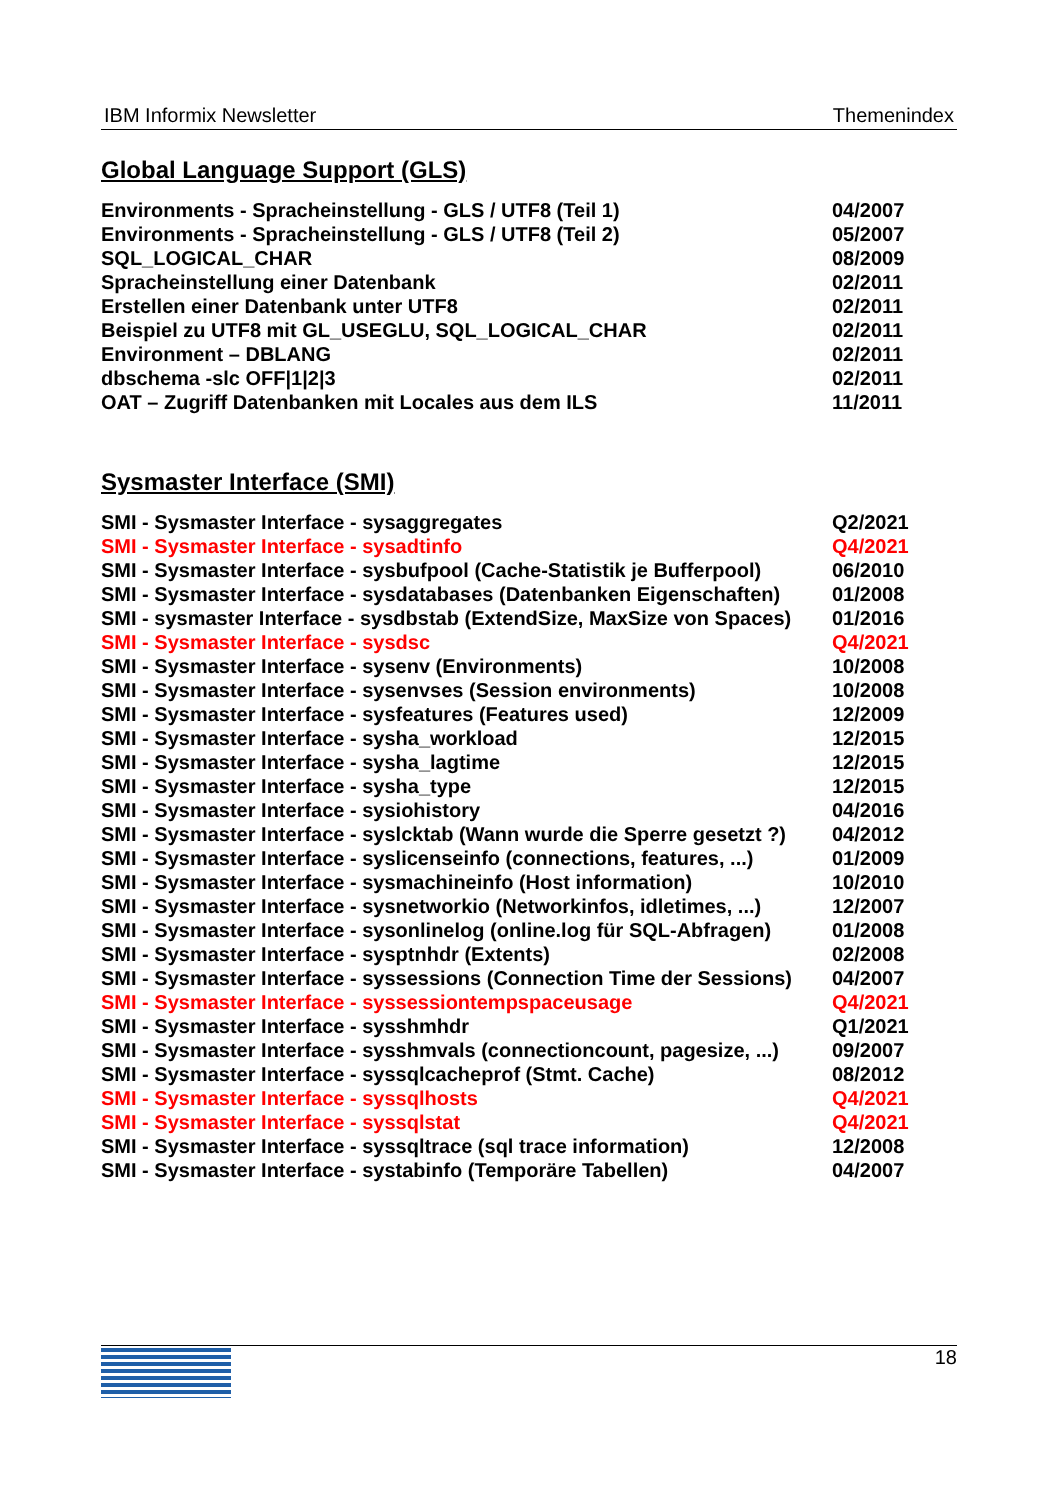IBM Informix Newsletter Themenindex
Global Language Support (GLS)
| Environments - Spracheinstellung - GLS / UTF8 (Teil 1) | 04/2007 |
| Environments - Spracheinstellung - GLS / UTF8 (Teil 2) | 05/2007 |
| SQL_LOGICAL_CHAR | 08/2009 |
| Spracheinstellung einer Datenbank | 02/2011 |
| Erstellen einer Datenbank unter UTF8 | 02/2011 |
| Beispiel zu UTF8 mit GL_USEGLU, SQL_LOGICAL_CHAR | 02/2011 |
| Environment – DBLANG | 02/2011 |
| dbschema -slc OFF/1/2/3 | 02/2011 |
| OAT – Zugriff Datenbanken mit Locales aus dem ILS | 11/2011 |
Sysmaster Interface (SMI)
| SMI - Sysmaster Interface - sysaggregates | Q2/2021 |
| SMI - Sysmaster Interface - sysadtinfo | Q4/2021 |
| SMI - Sysmaster Interface - sysbufpool (Cache-Statistik je Bufferpool) | 06/2010 |
| SMI - Sysmaster Interface - sysdatabases (Datenbanken Eigenschaften) | 01/2008 |
| SMI - sysmaster Interface - sysdbstab (ExtendSize, MaxSize von Spaces) | 01/2016 |
| SMI - Sysmaster Interface - sysdsc | Q4/2021 |
| SMI - Sysmaster Interface - sysenv (Environments) | 10/2008 |
| SMI - Sysmaster Interface - sysenvses (Session environments) | 10/2008 |
| SMI - Sysmaster Interface - sysfeatures (Features used) | 12/2009 |
| SMI - Sysmaster Interface - sysha_workload | 12/2015 |
| SMI - Sysmaster Interface - sysha_lagtime | 12/2015 |
| SMI - Sysmaster Interface - sysha_type | 12/2015 |
| SMI - Sysmaster Interface - sysiohistory | 04/2016 |
| SMI - Sysmaster Interface - syslcktab (Wann wurde die Sperre gesetzt ?) | 04/2012 |
| SMI - Sysmaster Interface - syslicenseinfo (connections, features, ...) | 01/2009 |
| SMI - Sysmaster Interface - sysmachineinfo (Host information) | 10/2010 |
| SMI - Sysmaster Interface - sysnetworkio (Networkinfos, idletimes, ...) | 12/2007 |
| SMI - Sysmaster Interface - sysonlinelog (online.log für SQL-Abfragen) | 01/2008 |
| SMI - Sysmaster Interface - sysptnhdr (Extents) | 02/2008 |
| SMI - Sysmaster Interface - syssessions (Connection Time der Sessions) | 04/2007 |
| SMI - Sysmaster Interface - syssessiontempspaceusage | Q4/2021 |
| SMI - Sysmaster Interface - sysshmhdr | Q1/2021 |
| SMI - Sysmaster Interface - sysshmvals (connectioncount, pagesize, ...) | 09/2007 |
| SMI - Sysmaster Interface - syssqlcacheprof (Stmt. Cache) | 08/2012 |
| SMI - Sysmaster Interface - syssqlhosts | Q4/2021 |
| SMI - Sysmaster Interface - syssqlstat | Q4/2021 |
| SMI - Sysmaster Interface - syssqltrace (sql trace information) | 12/2008 |
| SMI - Sysmaster Interface - systabinfo (Temporäre Tabellen) | 04/2007 |
18